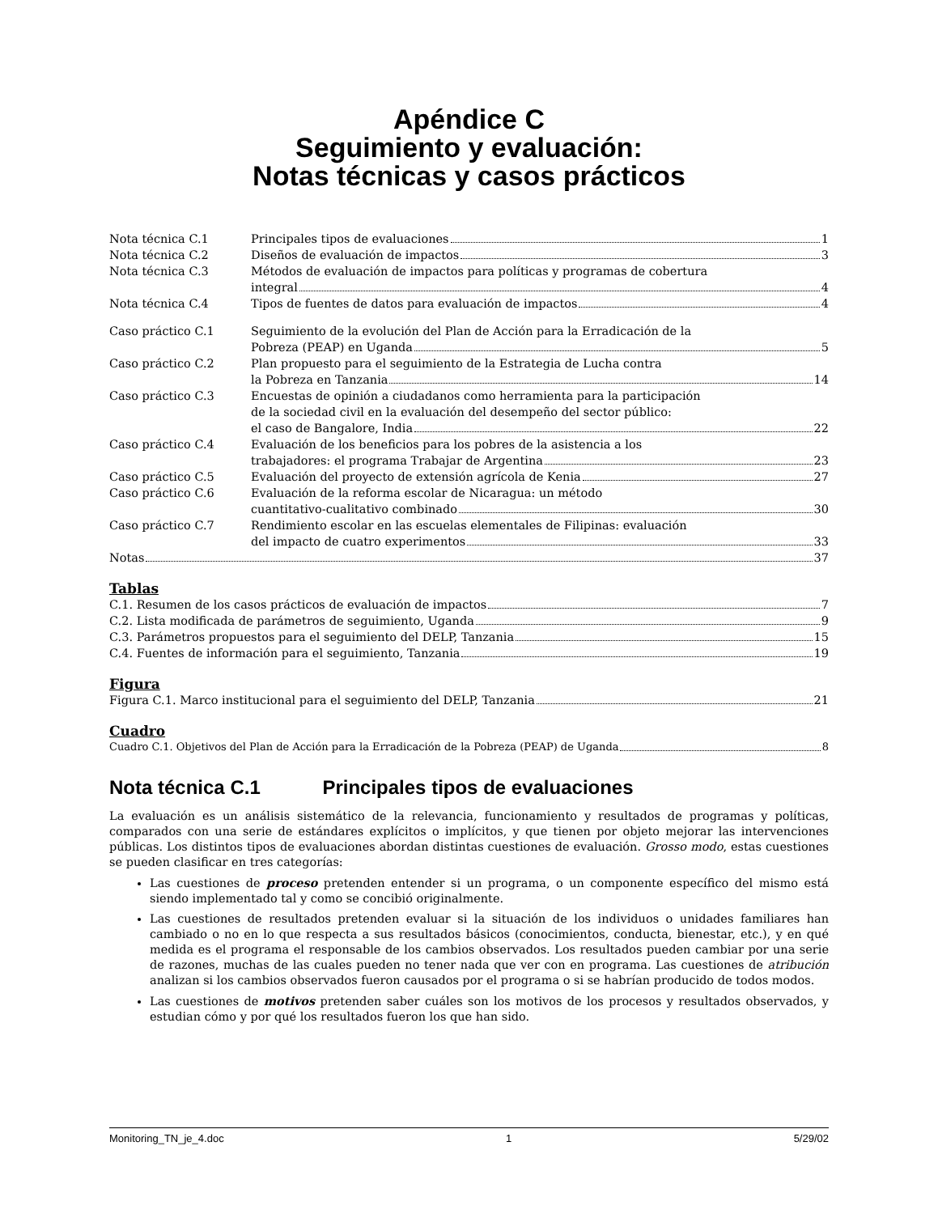Apéndice C
Seguimiento y evaluación:
Notas técnicas y casos prácticos
Nota técnica C.1 Principales tipos de evaluaciones 1
Nota técnica C.2 Diseños de evaluación de impactos 3
Nota técnica C.3 Métodos de evaluación de impactos para políticas y programas de cobertura
integral 4
Nota técnica C.4 Tipos de fuentes de datos para evaluación de impactos 4
Caso práctico C.1 Seguimiento de la evolución del Plan de Acción para la Erradicación de la
Pobreza (PEAP) en Uganda 5
Caso práctico C.2 Plan propuesto para el seguimiento de la Estrategia de Lucha contra
la Pobreza en Tanzania 14
Caso práctico C.3 Encuestas de opinión a ciudadanos como herramienta para la participación
de la sociedad civil en la evaluación del desempeño del sector público:
el caso de Bangalore, India 22
Caso práctico C.4 Evaluación de los beneficios para los pobres de la asistencia a los
trabajadores: el programa Trabajar de Argentina 23
Caso práctico C.5 Evaluación del proyecto de extensión agrícola de Kenia 27
Caso práctico C.6 Evaluación de la reforma escolar de Nicaragua: un método
cuantitativo-cualitativo combinado 30
Caso práctico C.7 Rendimiento escolar en las escuelas elementales de Filipinas: evaluación
del impacto de cuatro experimentos 33
Notas 37
Tablas
C.1. Resumen de los casos prácticos de evaluación de impactos 7
C.2. Lista modificada de parámetros de seguimiento, Uganda 9
C.3. Parámetros propuestos para el seguimiento del DELP, Tanzania 15
C.4. Fuentes de información para el seguimiento, Tanzania 19
Figura
Figura C.1. Marco institucional para el seguimiento del DELP, Tanzania 21
Cuadro
Cuadro C.1. Objetivos del Plan de Acción para la Erradicación de la Pobreza (PEAP) de Uganda 8
Nota técnica C.1 Principales tipos de evaluaciones
La evaluación es un análisis sistemático de la relevancia, funcionamiento y resultados de programas y políticas, comparados con una serie de estándares explícitos o implícitos, y que tienen por objeto mejorar las intervenciones públicas. Los distintos tipos de evaluaciones abordan distintas cuestiones de evaluación. Grosso modo, estas cuestiones se pueden clasificar en tres categorías:
Las cuestiones de proceso pretenden entender si un programa, o un componente específico del mismo está siendo implementado tal y como se concibió originalmente.
Las cuestiones de resultados pretenden evaluar si la situación de los individuos o unidades familiares han cambiado o no en lo que respecta a sus resultados básicos (conocimientos, conducta, bienestar, etc.), y en qué medida es el programa el responsable de los cambios observados. Los resultados pueden cambiar por una serie de razones, muchas de las cuales pueden no tener nada que ver con en programa. Las cuestiones de atribución analizan si los cambios observados fueron causados por el programa o si se habrían producido de todos modos.
Las cuestiones de motivos pretenden saber cuáles son los motivos de los procesos y resultados observados, y estudian cómo y por qué los resultados fueron los que han sido.
Monitoring_TN_je_4.doc 1 5/29/02